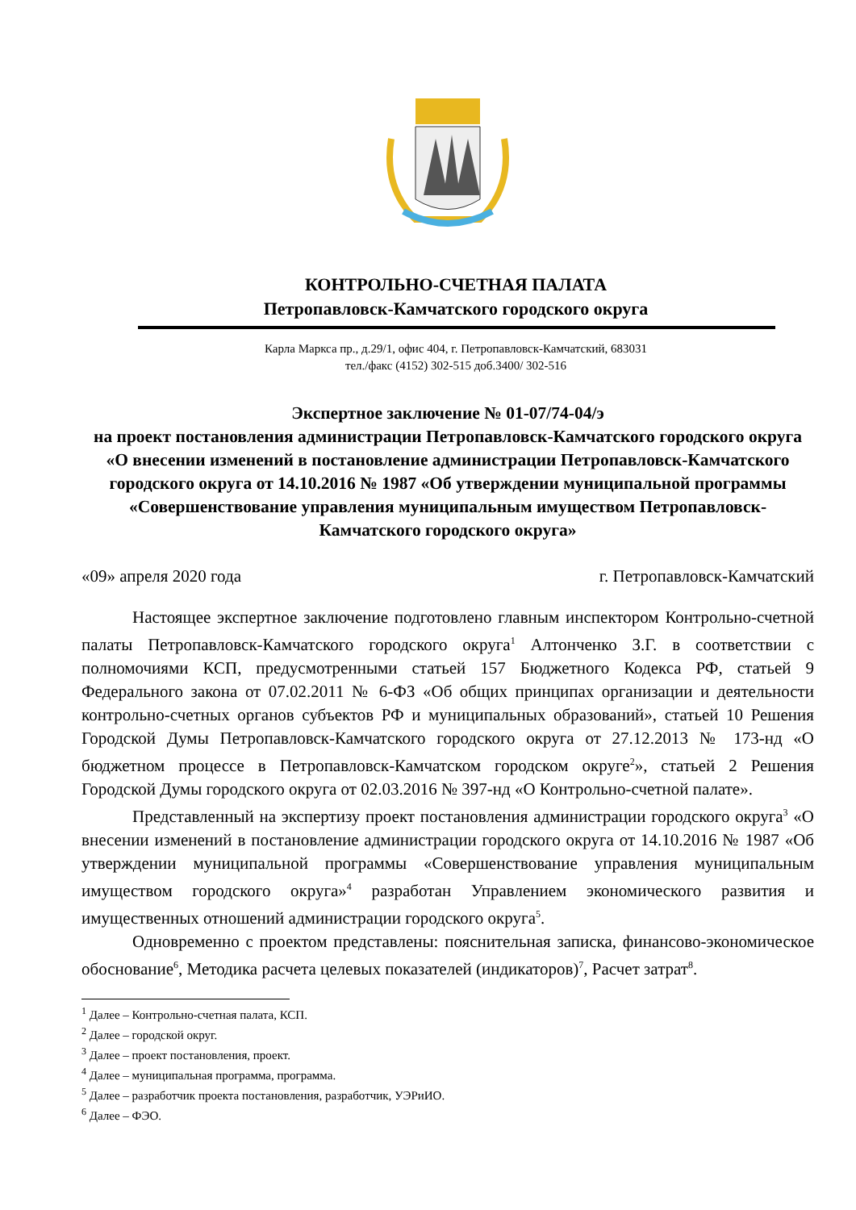КОНТРОЛЬНО-СЧЕТНАЯ ПАЛАТА
Петропавловск-Камчатского городского округа
Карла Маркса пр., д.29/1, офис 404, г. Петропавловск-Камчатский, 683031
тел./факс (4152) 302-515 доб.3400/ 302-516
Экспертное заключение № 01-07/74-04/э
на проект постановления администрации Петропавловск-Камчатского городского округа «О внесении изменений в постановление администрации Петропавловск-Камчатского городского округа от 14.10.2016 № 1987 «Об утверждении муниципальной программы «Совершенствование управления муниципальным имуществом Петропавловск-Камчатского городского округа»
«09» апреля 2020 года г. Петропавловск-Камчатский
Настоящее экспертное заключение подготовлено главным инспектором Контрольно-счетной палаты Петропавловск-Камчатского городского округа<sup>1</sup> Алтонченко З.Г. в соответствии с полномочиями КСП, предусмотренными статьей 157 Бюджетного Кодекса РФ, статьей 9 Федерального закона от 07.02.2011 № 6-ФЗ «Об общих принципах организации и деятельности контрольно-счетных органов субъектов РФ и муниципальных образований», статьей 10 Решения Городской Думы Петропавловск-Камчатского городского округа от 27.12.2013 № 173-нд «О бюджетном процессе в Петропавловск-Камчатском городском округе<sup>2</sup>», статьей 2 Решения Городской Думы городского округа от 02.03.2016 № 397-нд «О Контрольно-счетной палате».
Представленный на экспертизу проект постановления администрации городского округа<sup>3</sup> «О внесении изменений в постановление администрации городского округа от 14.10.2016 № 1987 «Об утверждении муниципальной программы «Совершенствование управления муниципальным имуществом городского округа»<sup>4</sup> разработан Управлением экономического развития и имущественных отношений администрации городского округа<sup>5</sup>.
Одновременно с проектом представлены: пояснительная записка, финансово-экономическое обоснование<sup>6</sup>, Методика расчета целевых показателей (индикаторов)<sup>7</sup>, Расчет затрат<sup>8</sup>.
<sup>1</sup> Далее – Контрольно-счетная палата, КСП.
<sup>2</sup> Далее – городской округ.
<sup>3</sup> Далее – проект постановления, проект.
<sup>4</sup> Далее – муниципальная программа, программа.
<sup>5</sup> Далее – разработчик проекта постановления, разработчик, УЭРиИО.
<sup>6</sup> Далее – ФЭО.